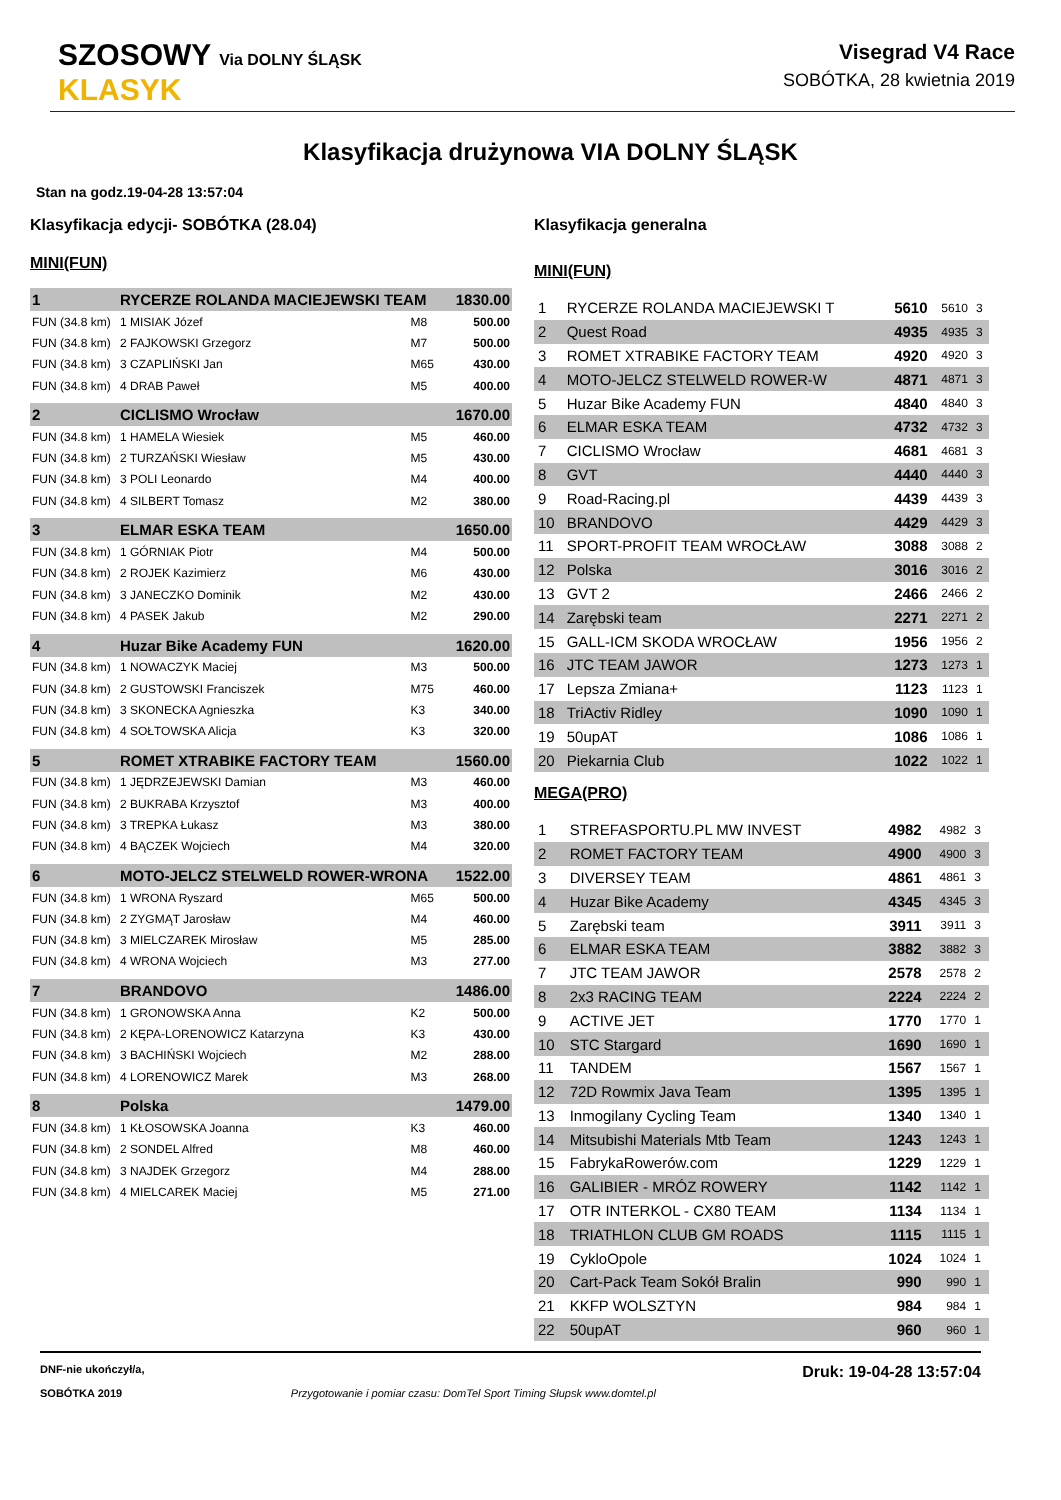SZOSOWY Via DOLNY ŚLĄSK
KLASYK
Visegrad V4 Race
SOBÓTKA, 28 kwietnia 2019
Klasyfikacja drużynowa VIA DOLNY ŚLĄSK
Stan na godz.19-04-28 13:57:04
Klasyfikacja edycji- SOBÓTKA (28.04)
MINI(FUN)
| 1 | RYCERZE ROLANDA MACIEJEWSKI TEAM | | | 1830.00 |
| FUN (34.8 km) | 1 MISIAK Józef | | M8 | 500.00 |
| FUN (34.8 km) | 2 FAJKOWSKI Grzegorz | | M7 | 500.00 |
| FUN (34.8 km) | 3 CZAPLIŃSKI Jan | | M65 | 430.00 |
| FUN (34.8 km) | 4 DRAB Paweł | | M5 | 400.00 |
| 2 | CICLISMO Wrocław | | | 1670.00 |
| FUN (34.8 km) | 1 HAMELA Wiesiek | | M5 | 460.00 |
| FUN (34.8 km) | 2 TURZAŃSKI Wiesław | | M5 | 430.00 |
| FUN (34.8 km) | 3 POLI Leonardo | | M4 | 400.00 |
| FUN (34.8 km) | 4 SILBERT Tomasz | | M2 | 380.00 |
| 3 | ELMAR ESKA TEAM | | | 1650.00 |
| FUN (34.8 km) | 1 GÓRNIAK Piotr | | M4 | 500.00 |
| FUN (34.8 km) | 2 ROJEK Kazimierz | | M6 | 430.00 |
| FUN (34.8 km) | 3 JANECZKO Dominik | | M2 | 430.00 |
| FUN (34.8 km) | 4 PASEK Jakub | | M2 | 290.00 |
| 4 | Huzar Bike Academy FUN | | | 1620.00 |
| FUN (34.8 km) | 1 NOWACZYK Maciej | | M3 | 500.00 |
| FUN (34.8 km) | 2 GUSTOWSKI Franciszek | | M75 | 460.00 |
| FUN (34.8 km) | 3 SKONECKA Agnieszka | | K3 | 340.00 |
| FUN (34.8 km) | 4 SOŁTOWSKA Alicja | | K3 | 320.00 |
| 5 | ROMET XTRABIKE FACTORY TEAM | | | 1560.00 |
| FUN (34.8 km) | 1 JĘDRZEJEWSKI Damian | | M3 | 460.00 |
| FUN (34.8 km) | 2 BUKRABA Krzysztof | | M3 | 400.00 |
| FUN (34.8 km) | 3 TREPKA Łukasz | | M3 | 380.00 |
| FUN (34.8 km) | 4 BĄCZEK Wojciech | | M4 | 320.00 |
| 6 | MOTO-JELCZ STELWELD ROWER-WRONA | | | 1522.00 |
| FUN (34.8 km) | 1 WRONA Ryszard | | M65 | 500.00 |
| FUN (34.8 km) | 2 ZYGMĄT Jarosław | | M4 | 460.00 |
| FUN (34.8 km) | 3 MIELCZAREK Mirosław | | M5 | 285.00 |
| FUN (34.8 km) | 4 WRONA Wojciech | | M3 | 277.00 |
| 7 | BRANDOVO | | | 1486.00 |
| FUN (34.8 km) | 1 GRONOWSKA Anna | | K2 | 500.00 |
| FUN (34.8 km) | 2 KĘPA-LORENOWICZ Katarzyna | | K3 | 430.00 |
| FUN (34.8 km) | 3 BACHIŃSKI Wojciech | | M2 | 288.00 |
| FUN (34.8 km) | 4 LORENOWICZ Marek | | M3 | 268.00 |
| 8 | Polska | | | 1479.00 |
| FUN (34.8 km) | 1 KŁOSOWSKA Joanna | | K3 | 460.00 |
| FUN (34.8 km) | 2 SONDEL Alfred | | M8 | 460.00 |
| FUN (34.8 km) | 3 NAJDEK Grzegorz | | M4 | 288.00 |
| FUN (34.8 km) | 4 MIELCAREK Maciej | | M5 | 271.00 |
Klasyfikacja generalna
MINI(FUN)
| 1 | RYCERZE ROLANDA MACIEJEWSKI T | 5610 | 5610 | 3 |
| 2 | Quest Road | 4935 | 4935 | 3 |
| 3 | ROMET XTRABIKE FACTORY TEAM | 4920 | 4920 | 3 |
| 4 | MOTO-JELCZ STELWELD ROWER-W | 4871 | 4871 | 3 |
| 5 | Huzar Bike Academy FUN | 4840 | 4840 | 3 |
| 6 | ELMAR ESKA TEAM | 4732 | 4732 | 3 |
| 7 | CICLISMO Wrocław | 4681 | 4681 | 3 |
| 8 | GVT | 4440 | 4440 | 3 |
| 9 | Road-Racing.pl | 4439 | 4439 | 3 |
| 10 | BRANDOVO | 4429 | 4429 | 3 |
| 11 | SPORT-PROFIT TEAM WROCŁAW | 3088 | 3088 | 2 |
| 12 | Polska | 3016 | 3016 | 2 |
| 13 | GVT 2 | 2466 | 2466 | 2 |
| 14 | Zarębski team | 2271 | 2271 | 2 |
| 15 | GALL-ICM SKODA WROCŁAW | 1956 | 1956 | 2 |
| 16 | JTC TEAM JAWOR | 1273 | 1273 | 1 |
| 17 | Lepsza Zmiana+ | 1123 | 1123 | 1 |
| 18 | TriActiv Ridley | 1090 | 1090 | 1 |
| 19 | 50upAT | 1086 | 1086 | 1 |
| 20 | Piekarnia Club | 1022 | 1022 | 1 |
MEGA(PRO)
| 1 | STREFASPORTU.PL MW INVEST | 4982 | 4982 | 3 |
| 2 | ROMET FACTORY TEAM | 4900 | 4900 | 3 |
| 3 | DIVERSEY TEAM | 4861 | 4861 | 3 |
| 4 | Huzar Bike Academy | 4345 | 4345 | 3 |
| 5 | Zarębski team | 3911 | 3911 | 3 |
| 6 | ELMAR ESKA TEAM | 3882 | 3882 | 3 |
| 7 | JTC TEAM JAWOR | 2578 | 2578 | 2 |
| 8 | 2x3 RACING TEAM | 2224 | 2224 | 2 |
| 9 | ACTIVE JET | 1770 | 1770 | 1 |
| 10 | STC Stargard | 1690 | 1690 | 1 |
| 11 | TANDEM | 1567 | 1567 | 1 |
| 12 | 72D Rowmix Java Team | 1395 | 1395 | 1 |
| 13 | Inmogilany Cycling Team | 1340 | 1340 | 1 |
| 14 | Mitsubishi Materials Mtb Team | 1243 | 1243 | 1 |
| 15 | FabrykaRowerów.com | 1229 | 1229 | 1 |
| 16 | GALIBIER - MRÓZ ROWERY | 1142 | 1142 | 1 |
| 17 | OTR INTERKOL - CX80 TEAM | 1134 | 1134 | 1 |
| 18 | TRIATHLON CLUB GM ROADS | 1115 | 1115 | 1 |
| 19 | CykloOpole | 1024 | 1024 | 1 |
| 20 | Cart-Pack Team Sokół Bralin | 990 | 990 | 1 |
| 21 | KKFP WOLSZTYN | 984 | 984 | 1 |
| 22 | 50upAT | 960 | 960 | 1 |
DNF-nie ukończył/a,
SOBÓTKA 2019
Przygotowanie i pomiar czasu: DomTel Sport Timing Słupsk www.domtel.pl
Druk: 19-04-28 13:57:04